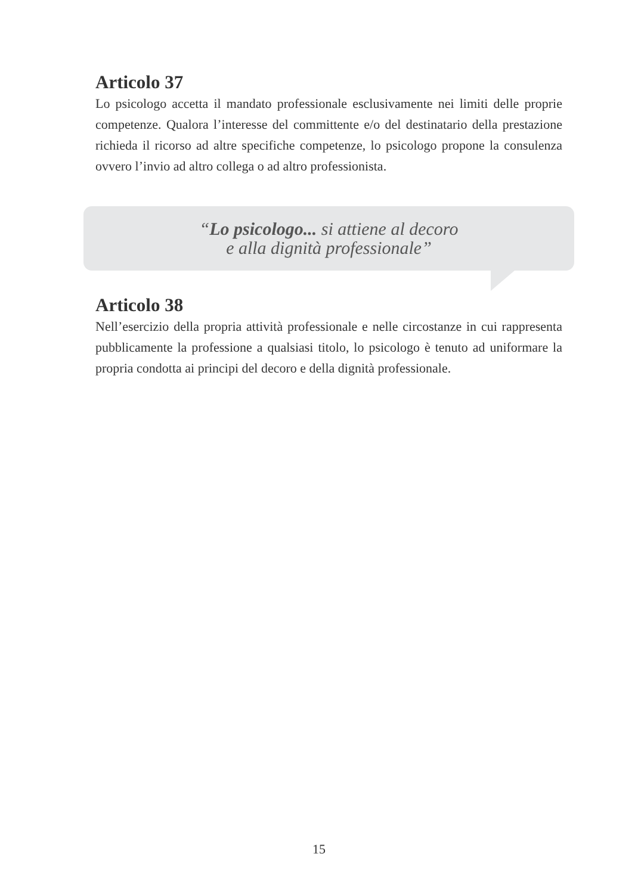Articolo 37
Lo psicologo accetta il mandato professionale esclusivamente nei limiti delle proprie competenze. Qualora l’interesse del committente e/o del destinatario della prestazione richieda il ricorso ad altre specifiche competenze, lo psicologo propone la consulenza ovvero l’invio ad altro collega o ad altro professionista.
“Lo psicologo... si attiene al decoro
e alla dignità professionale”
Articolo 38
Nell’esercizio della propria attività professionale e nelle circostanze in cui rappresenta pubblicamente la professione a qualsiasi titolo, lo psicologo è tenuto ad uniformare la propria condotta ai principi del decoro e della dignità professionale.
15